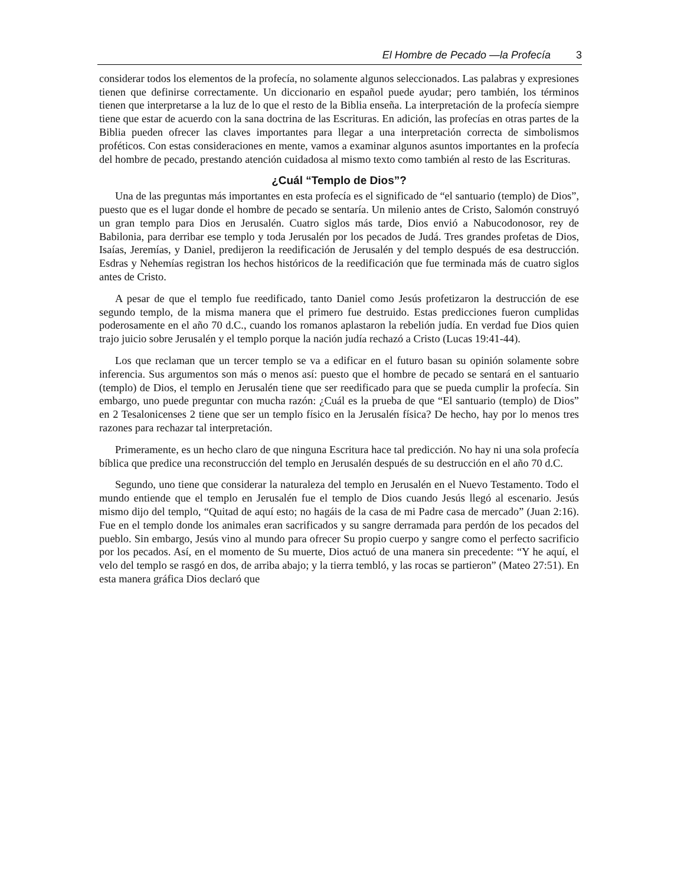El Hombre de Pecado —la Profecía 3
considerar todos los elementos de la profecía, no solamente algunos seleccionados. Las palabras y expresiones tienen que definirse correctamente. Un diccionario en español puede ayudar; pero también, los términos tienen que interpretarse a la luz de lo que el resto de la Biblia enseña. La interpretación de la profecía siempre tiene que estar de acuerdo con la sana doctrina de las Escrituras. En adición, las profecías en otras partes de la Biblia pueden ofrecer las claves importantes para llegar a una interpretación correcta de simbolismos proféticos. Con estas consideraciones en mente, vamos a examinar algunos asuntos importantes en la profecía del hombre de pecado, prestando atención cuidadosa al mismo texto como también al resto de las Escrituras.
¿Cuál “Templo de Dios”?
Una de las preguntas más importantes en esta profecía es el significado de “el santuario (templo) de Dios”, puesto que es el lugar donde el hombre de pecado se sentaría. Un milenio antes de Cristo, Salomón construyó un gran templo para Dios en Jerusalén. Cuatro siglos más tarde, Dios envió a Nabucodonosor, rey de Babilonia, para derribar ese templo y toda Jerusalén por los pecados de Judá. Tres grandes profetas de Dios, Isaías, Jeremías, y Daniel, predijeron la reedificación de Jerusalén y del templo después de esa destrucción. Esdras y Nehemías registran los hechos históricos de la reedificación que fue terminada más de cuatro siglos antes de Cristo.
A pesar de que el templo fue reedificado, tanto Daniel como Jesús profetizaron la destrucción de ese segundo templo, de la misma manera que el primero fue destruido. Estas predicciones fueron cumplidas poderosamente en el año 70 d.C., cuando los romanos aplastaron la rebelión judía. En verdad fue Dios quien trajo juicio sobre Jerusalén y el templo porque la nación judía rechazó a Cristo (Lucas 19:41-44).
Los que reclaman que un tercer templo se va a edificar en el futuro basan su opinión solamente sobre inferencia. Sus argumentos son más o menos así: puesto que el hombre de pecado se sentará en el santuario (templo) de Dios, el templo en Jerusalén tiene que ser reedificado para que se pueda cumplir la profecía. Sin embargo, uno puede preguntar con mucha razón: ¿Cuál es la prueba de que “El santuario (templo) de Dios” en 2 Tesalonicenses 2 tiene que ser un templo físico en la Jerusalén física? De hecho, hay por lo menos tres razones para rechazar tal interpretación.
Primeramente, es un hecho claro de que ninguna Escritura hace tal predicción. No hay ni una sola profecía bíblica que predice una reconstrucción del templo en Jerusalén después de su destrucción en el año 70 d.C.
Segundo, uno tiene que considerar la naturaleza del templo en Jerusalén en el Nuevo Testamento. Todo el mundo entiende que el templo en Jerusalén fue el templo de Dios cuando Jesús llegó al escenario. Jesús mismo dijo del templo, “Quitad de aquí esto; no hagáis de la casa de mi Padre casa de mercado” (Juan 2:16). Fue en el templo donde los animales eran sacrificados y su sangre derramada para perdón de los pecados del pueblo. Sin embargo, Jesús vino al mundo para ofrecer Su propio cuerpo y sangre como el perfecto sacrificio por los pecados. Así, en el momento de Su muerte, Dios actuó de una manera sin precedente: “Y he aquí, el velo del templo se rasgó en dos, de arriba abajo; y la tierra tembló, y las rocas se partieron” (Mateo 27:51). En esta manera gráfica Dios declaró que